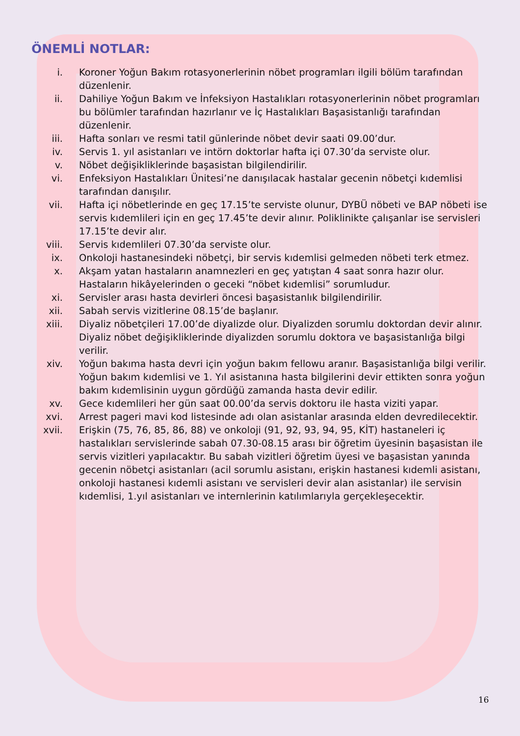ÖNEMLİ NOTLAR:
i. Koroner Yoğun Bakım rotasyonerlerinin nöbet programları ilgili bölüm tarafından düzenlenir.
ii. Dahiliye Yoğun Bakım ve İnfeksiyon Hastalıkları rotasyonerlerinin nöbet programları bu bölümler tarafından hazırlanır ve İç Hastalıkları Başasistanlığı tarafından düzenlenir.
iii. Hafta sonları ve resmi tatil günlerinde nöbet devir saati 09.00’dur.
iv. Servis 1. yıl asistanları ve intörn doktorlar hafta içi 07.30’da serviste olur.
v. Nöbet değişikliklerinde başasistan bilgilendirilir.
vi. Enfeksiyon Hastalıkları Ünitesi’ne danışılacak hastalar gecenin nöbetçi kıdemlisi tarafından danışılır.
vii. Hafta içi nöbetlerinde en geç 17.15’te serviste olunur, DYBÜ nöbeti ve BAP nöbeti ise servis kıdemlileri için en geç 17.45’te devir alınır. Poliklinikte çalışanlar ise servisleri 17.15’te devir alır.
viii. Servis kıdemlileri 07.30’da serviste olur.
ix. Onkoloji hastanesindeki nöbetçi, bir servis kıdemlisi gelmeden nöbeti terk etmez.
x. Akşam yatan hastaların anamnezleri en geç yatıştan 4 saat sonra hazır olur. Hastaların hikâyelerinden o geceki “nöbet kıdemlisi” sorumludur.
xi. Servisler arası hasta devirleri öncesi başasistanlık bilgilendirilir.
xii. Sabah servis vizitlerine 08.15’de başlanır.
xiii. Diyaliz nöbetçileri 17.00’de diyalizde olur. Diyalizden sorumlu doktordan devir alınır. Diyaliz nöbet değişikliklerinde diyalizden sorumlu doktora ve başasistanlığa bilgi verilir.
xiv. Yoğun bakıma hasta devri için yoğun bakım fellowu aranır. Başasistanlığa bilgi verilir. Yoğun bakım kıdemlisi ve 1. Yıl asistanına hasta bilgilerini devir ettikten sonra yoğun bakım kıdemlisinin uygun gördüğü zamanda hasta devir edilir.
xv. Gece kıdemlileri her gün saat 00.00’da servis doktoru ile hasta viziti yapar.
xvi. Arrest pageri mavi kod listesinde adı olan asistanlar arasında elden devredilecektir.
xvii. Erişkin (75, 76, 85, 86, 88) ve onkoloji (91, 92, 93, 94, 95, KİT) hastaneleri iç hastalıkları servislerinde sabah 07.30-08.15 arası bir öğretim üyesinin başasistan ile servis vizitleri yapılacaktır. Bu sabah vizitleri öğretim üyesi ve başasistan yanında gecenin nöbetçi asistanları (acil sorumlu asistanı, erişkin hastanesi kıdemli asistanı, onkoloji hastanesi kıdemli asistanı ve servisleri devir alan asistanlar) ile servisin kıdemlisi, 1.yıl asistanları ve internlerinin katılımlarıyla gerçekleşecektir.
16